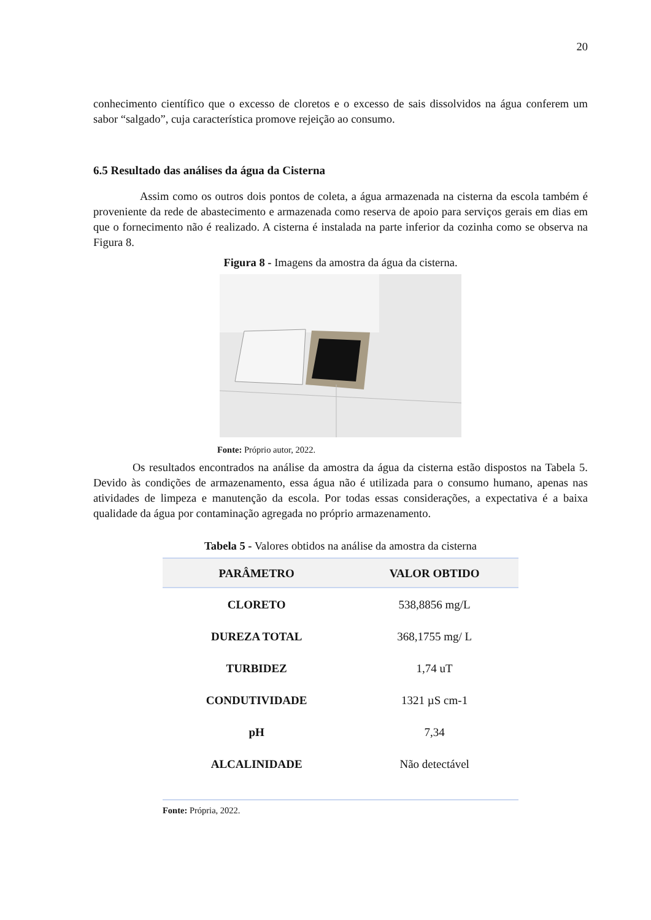20
conhecimento científico que o excesso de cloretos e o excesso de sais dissolvidos na água conferem um sabor “salgado”, cuja característica promove rejeição ao consumo.
6.5 Resultado das análises da água da Cisterna
Assim como os outros dois pontos de coleta, a água armazenada na cisterna da escola também é proveniente da rede de abastecimento e armazenada como reserva de apoio para serviços gerais em dias em que o fornecimento não é realizado. A cisterna é instalada na parte inferior da cozinha como se observa na Figura 8.
Figura 8 - Imagens da amostra da água da cisterna.
Fonte: Próprio autor, 2022.
Os resultados encontrados na análise da amostra da água da cisterna estão dispostos na Tabela 5. Devido às condições de armazenamento, essa água não é utilizada para o consumo humano, apenas nas atividades de limpeza e manutenção da escola. Por todas essas considerações, a expectativa é a baixa qualidade da água por contaminação agregada no próprio armazenamento.
Tabela 5 - Valores obtidos na análise da amostra da cisterna
| PARÂMETRO | VALOR OBTIDO |
| --- | --- |
| CLORETO | 538,8856 mg/L |
| DUREZA TOTAL | 368,1755 mg/ L |
| TURBIDEZ | 1,74 uT |
| CONDUTIVIDADE | 1321 µS cm-1 |
| pH | 7,34 |
| ALCALINIDADE | Não detectável |
Fonte: Própria, 2022.